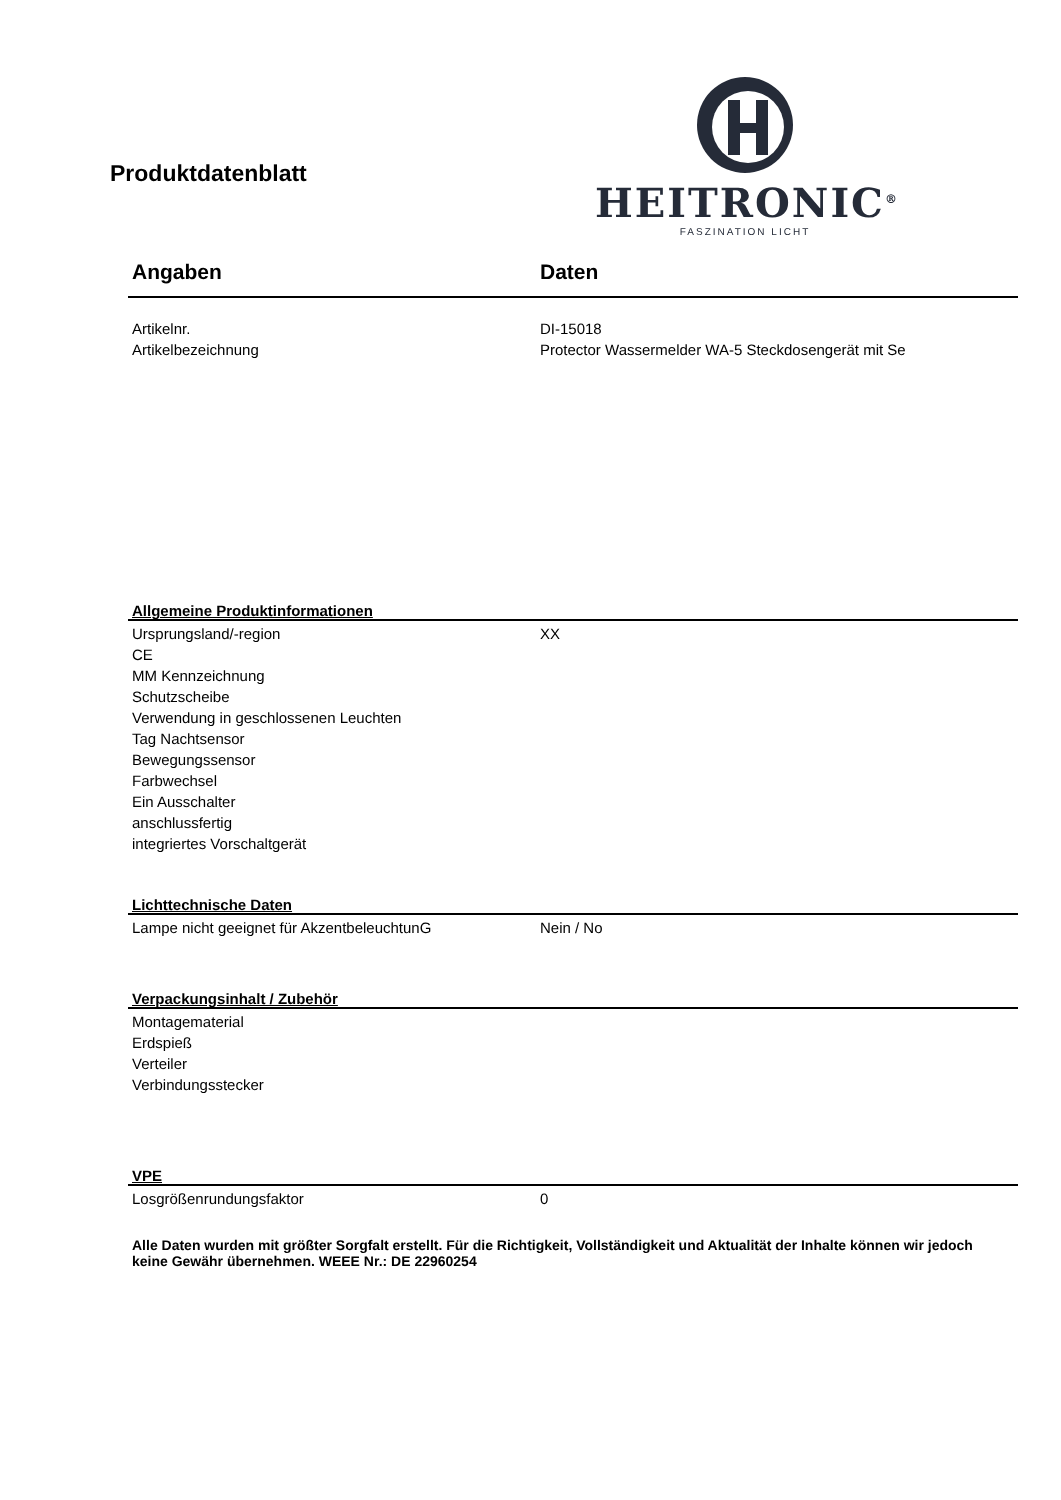Produktdatenblatt
HEITRONIC<sup>®</sup>
FASZINATION LICHT
| Angaben | Daten |
| --- | --- |
| Artikelnr. | DI-15018 |
| Artikelbezeichnung | Protector Wassermelder WA-5 Steckdosengerät mit Se |
| Allgemeine Produktinformationen | |
| Ursprungsland/-region | XX |
| CE | |
| MM Kennzeichnung | |
| Schutzscheibe | |
| Verwendung in geschlossenen Leuchten | |
| Tag Nachtsensor | |
| Bewegungssensor | |
| Farbwechsel | |
| Ein Ausschalter | |
| anschlussfertig | |
| integriertes Vorschaltgerät | |
| Lichttechnische Daten | |
| Lampe nicht geeignet für AkzentbeleuchtunG | Nein / No |
| Verpackungsinhalt / Zubehör | |
| Montagematerial | |
| Erdspieß | |
| Verteiler | |
| Verbindungsstecker | |
| VPE | |
| Losgrößenrundungsfaktor | 0 |
Alle Daten wurden mit größter Sorgfalt erstellt. Für die Richtigkeit, Vollständigkeit und Aktualität der Inhalte können wir jedoch keine Gewähr übernehmen. WEEE Nr.: DE 22960254